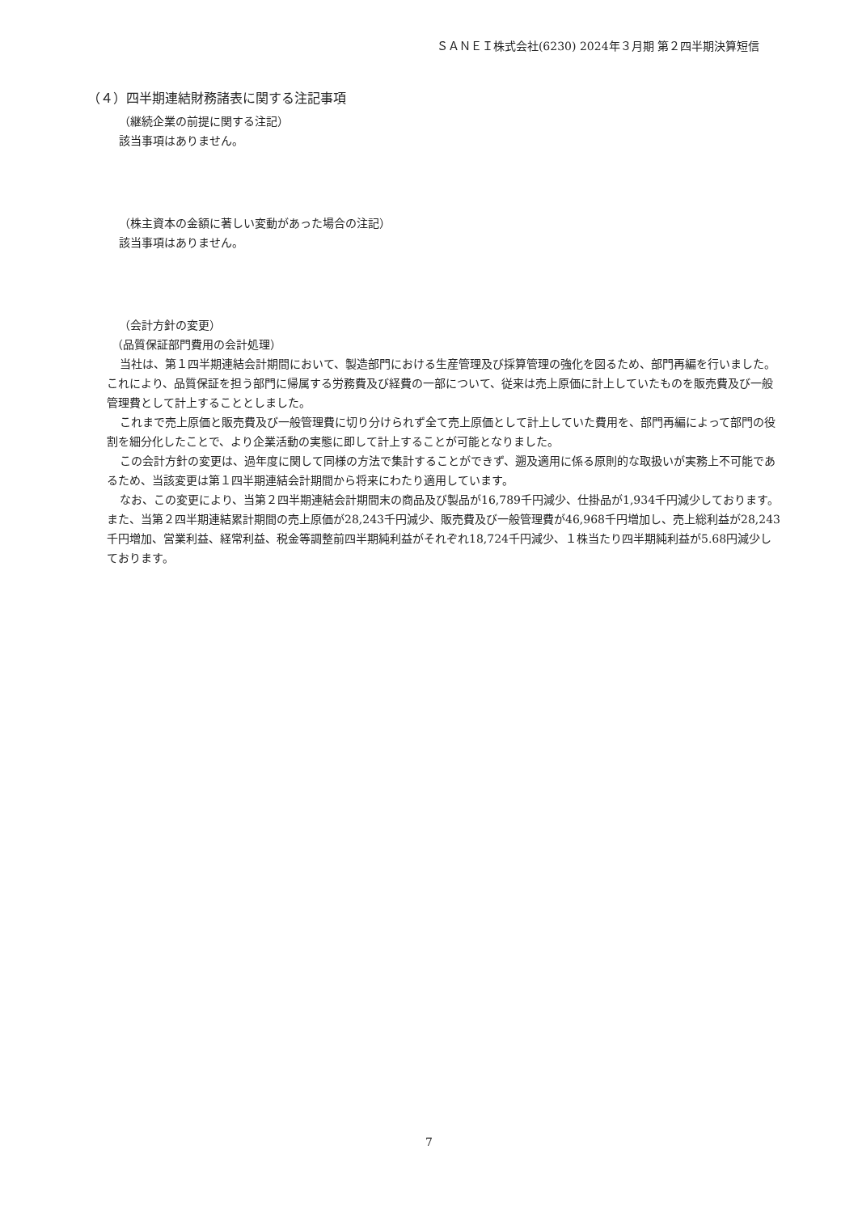ＳＡＮＥＩ株式会社(6230) 2024年３月期 第２四半期決算短信
（４）四半期連結財務諸表に関する注記事項
（継続企業の前提に関する注記）
該当事項はありません。
（株主資本の金額に著しい変動があった場合の注記）
該当事項はありません。
（会計方針の変更）
（品質保証部門費用の会計処理）
当社は、第１四半期連結会計期間において、製造部門における生産管理及び採算管理の強化を図るため、部門再編を行いました。これにより、品質保証を担う部門に帰属する労務費及び経費の一部について、従来は売上原価に計上していたものを販売費及び一般管理費として計上することとしました。
これまで売上原価と販売費及び一般管理費に切り分けられず全て売上原価として計上していた費用を、部門再編によって部門の役割を細分化したことで、より企業活動の実態に即して計上することが可能となりました。
この会計方針の変更は、過年度に関して同様の方法で集計することができず、遡及適用に係る原則的な取扱いが実務上不可能であるため、当該変更は第１四半期連結会計期間から将来にわたり適用しています。
なお、この変更により、当第２四半期連結会計期間末の商品及び製品が16,789千円減少、仕掛品が1,934千円減少しております。また、当第２四半期連結累計期間の売上原価が28,243千円減少、販売費及び一般管理費が46,968千円増加し、売上総利益が28,243千円増加、営業利益、経常利益、税金等調整前四半期純利益がそれぞれ18,724千円減少、１株当たり四半期純利益が5.68円減少しております。
7